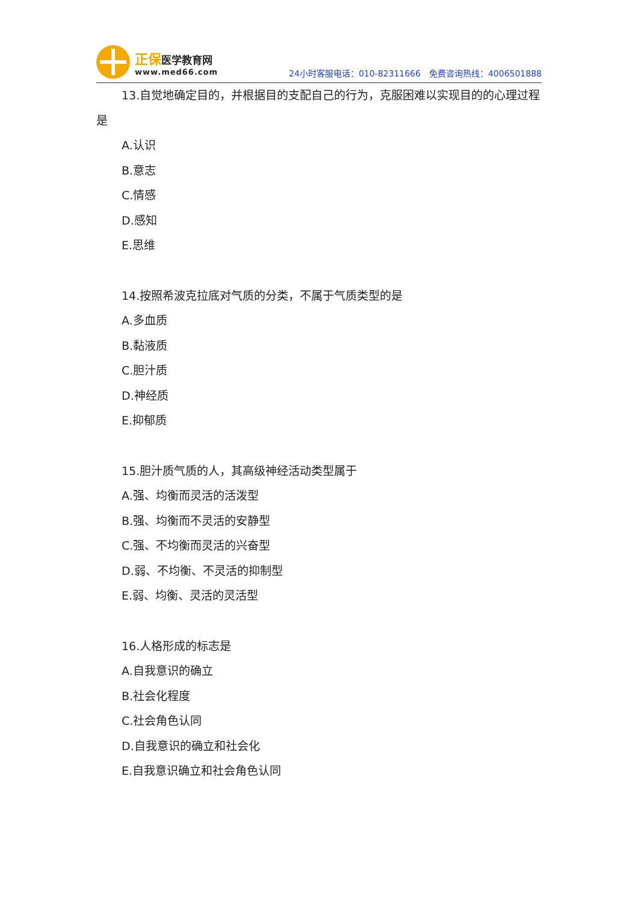正保 医学教育网
www.med66.com
24小时客服电话：010-82311666　免费咨询热线：4006501888
13.自觉地确定目的，并根据目的支配自己的行为，克服困难以实现目的的心理过程是
A.认识
B.意志
C.情感
D.感知
E.思维
14.按照希波克拉底对气质的分类，不属于气质类型的是
A.多血质
B.黏液质
C.胆汁质
D.神经质
E.抑郁质
15.胆汁质气质的人，其高级神经活动类型属于
A.强、均衡而灵活的活泼型
B.强、均衡而不灵活的安静型
C.强、不均衡而灵活的兴奋型
D.弱、不均衡、不灵活的抑制型
E.弱、均衡、灵活的灵活型
16.人格形成的标志是
A.自我意识的确立
B.社会化程度
C.社会角色认同
D.自我意识的确立和社会化
E.自我意识确立和社会角色认同